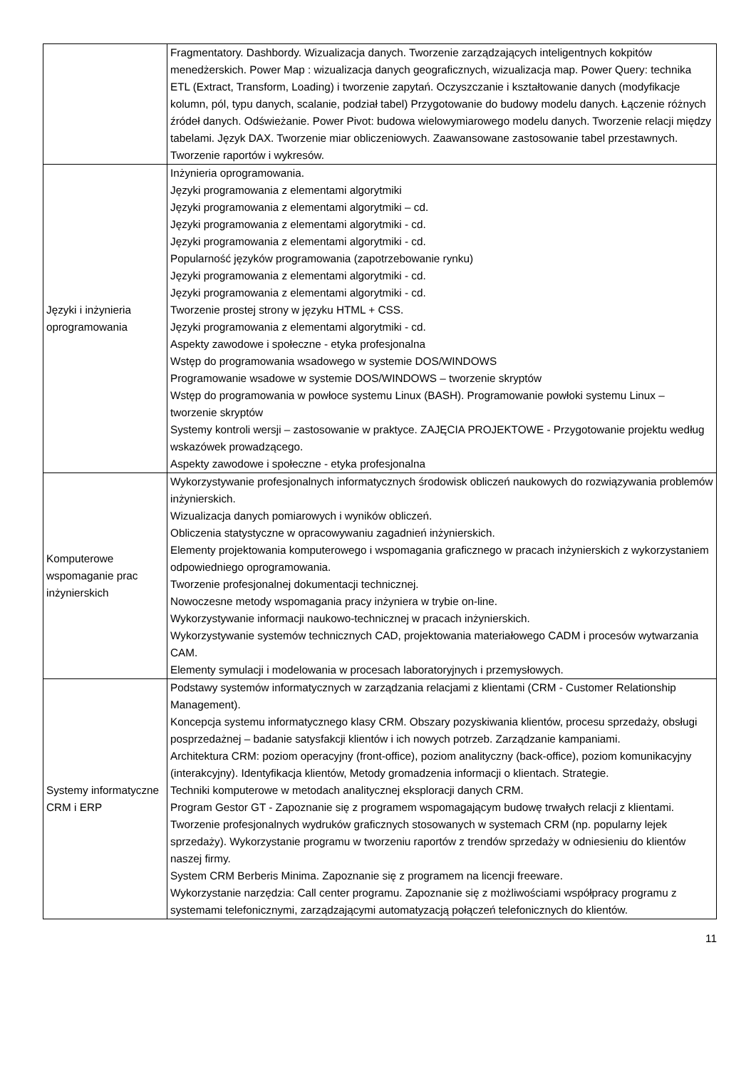| | Fragmentatory. Dashbordy. Wizualizacja danych. Tworzenie zarządzających inteligentnych kokpitów menedżerskich. Power Map : wizualizacja danych geograficznych, wizualizacja map. Power Query: technika ETL (Extract, Transform, Loading) i tworzenie zapytań. Oczyszczanie i kształtowanie danych (modyfikacje kolumn, pól, typu danych, scalanie, podział tabel) Przygotowanie do budowy modelu danych. Łączenie różnych źródeł danych. Odświeżanie. Power Pivot: budowa wielowymiarowego modelu danych. Tworzenie relacji między tabelami. Język DAX. Tworzenie miar obliczeniowych. Zaawansowane zastosowanie tabel przestawnych. Tworzenie raportów i wykresów. |
| Języki i inżynieria oprogramowania | Inżynieria oprogramowania. Języki programowania z elementami algorytmiki Języki programowania z elementami algorytmiki – cd. Języki programowania z elementami algorytmiki - cd. Języki programowania z elementami algorytmiki - cd. Popularność języków programowania (zapotrzebowanie rynku) Języki programowania z elementami algorytmiki - cd. Języki programowania z elementami algorytmiki - cd. Tworzenie prostej strony w języku HTML + CSS. Języki programowania z elementami algorytmiki - cd. Aspekty zawodowe i społeczne - etyka profesjonalna Wstęp do programowania wsadowego w systemie DOS/WINDOWS Programowanie wsadowe w systemie DOS/WINDOWS – tworzenie skryptów Wstęp do programowania w powłoce systemu Linux (BASH). Programowanie powłoki systemu Linux – tworzenie skryptów Systemy kontroli wersji – zastosowanie w praktyce. ZAJĘCIA PROJEKTOWE - Przygotowanie projektu według wskazówek prowadzącego. Aspekty zawodowe i społeczne - etyka profesjonalna |
| Komputerowe wspomaganie prac inżynierskich | Wykorzystywanie profesjonalnych informatycznych środowisk obliczeń naukowych do rozwiązywania problemów inżynierskich. Wizualizacja danych pomiarowych i wyników obliczeń. Obliczenia statystyczne w opracowywaniu zagadnień inżynierskich. Elementy projektowania komputerowego i wspomagania graficznego w pracach inżynierskich z wykorzystaniem odpowiedniego oprogramowania. Tworzenie profesjonalnej dokumentacji technicznej. Nowoczesne metody wspomagania pracy inżyniera w trybie on-line. Wykorzystywanie informacji naukowo-technicznej w pracach inżynierskich. Wykorzystywanie systemów technicznych CAD, projektowania materiałowego CADM i procesów wytwarzania CAM. Elementy symulacji i modelowania w procesach laboratoryjnych i przemysłowych. |
| Systemy informatyczne CRM i ERP | Podstawy systemów informatycznych w zarządzania relacjami z klientami (CRM - Customer Relationship Management). Koncepcja systemu informatycznego klasy CRM. Obszary pozyskiwania klientów, procesu sprzedaży, obsługi posprzedażnej – badanie satysfakcji klientów i ich nowych potrzeb. Zarządzanie kampaniami. Architektura CRM: poziom operacyjny (front-office), poziom analityczny (back-office), poziom komunikacyjny (interakcyjny). Identyfikacja klientów, Metody gromadzenia informacji o klientach. Strategie. Techniki komputerowe w metodach analitycznej eksploracji danych CRM. Program Gestor GT - Zapoznanie się z programem wspomagającym budowę trwałych relacji z klientami. Tworzenie profesjonalnych wydruków graficznych stosowanych w systemach CRM (np. popularny lejek sprzedaży). Wykorzystanie programu w tworzeniu raportów z trendów sprzedaży w odniesieniu do klientów naszej firmy. System CRM Berberis Minima. Zapoznanie się z programem na licencji freeware. Wykorzystanie narzędzia: Call center programu. Zapoznanie się z możliwościami współpracy programu z systemami telefonicznymi, zarządzającymi automatyzacją połączeń telefonicznych do klientów. |
11